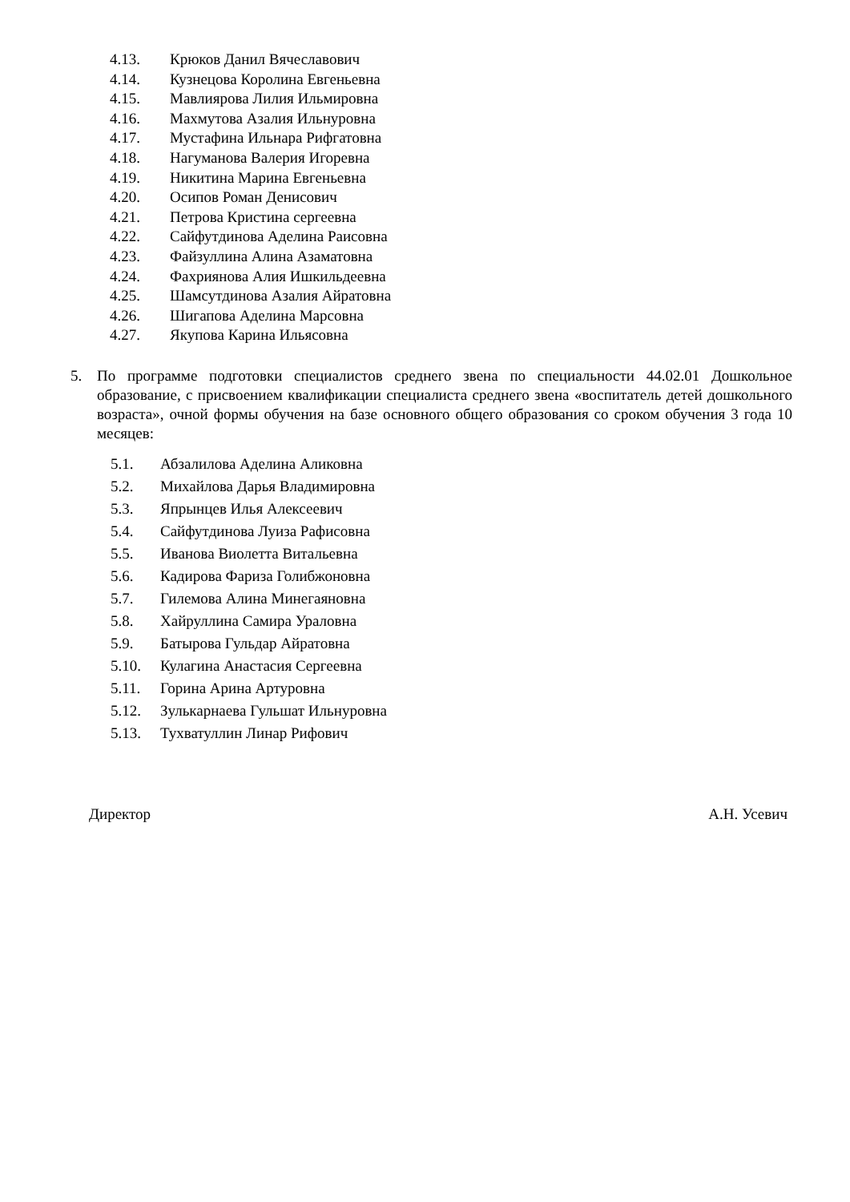4.13. Крюков Данил Вячеславович
4.14. Кузнецова Королина Евгеньевна
4.15. Мавлиярова Лилия Ильмировна
4.16. Махмутова Азалия Ильнуровна
4.17. Мустафина Ильнара Рифгатовна
4.18. Нагуманова Валерия Игоревна
4.19. Никитина Марина Евгеньевна
4.20. Осипов Роман Денисович
4.21. Петрова Кристина сергеевна
4.22. Сайфутдинова Аделина Раисовна
4.23. Файзуллина Алина Азаматовна
4.24. Фахриянова Алия Ишкильдеевна
4.25. Шамсутдинова Азалия Айратовна
4.26. Шигапова Аделина Марсовна
4.27. Якупова Карина Ильясовна
5. По программе подготовки специалистов среднего звена по специальности 44.02.01 Дошкольное образование, с присвоением квалификации специалиста среднего звена «воспитатель детей дошкольного возраста», очной формы обучения на базе основного общего образования со сроком обучения 3 года 10 месяцев:
5.1. Абзалилова Аделина Аликовна
5.2. Михайлова Дарья Владимировна
5.3. Япрынцев Илья Алексеевич
5.4. Сайфутдинова Луиза Рафисовна
5.5. Иванова Виолетта Витальевна
5.6. Кадирова Фариза Голибжоновна
5.7. Гилемова Алина Минегаяновна
5.8. Хайруллина Самира Ураловна
5.9. Батырова Гульдар Айратовна
5.10. Кулагина Анастасия Сергеевна
5.11. Горина Арина Артуровна
5.12. Зулькарнаева Гульшат Ильнуровна
5.13. Тухватуллин Линар Рифович
Директор А.Н. Усевич